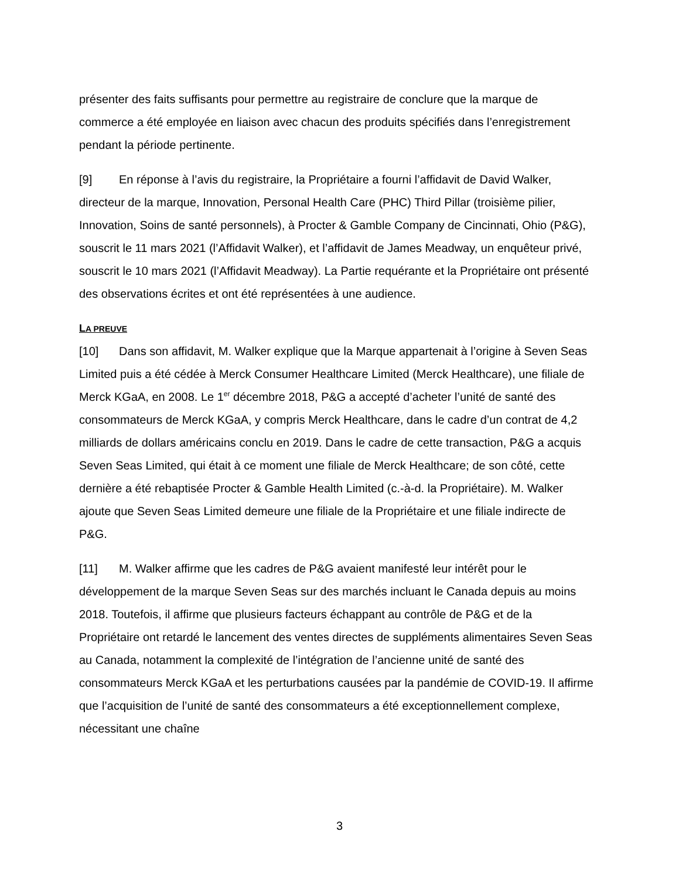présenter des faits suffisants pour permettre au registraire de conclure que la marque de commerce a été employée en liaison avec chacun des produits spécifiés dans l’enregistrement pendant la période pertinente.
[9] En réponse à l’avis du registraire, la Propriétaire a fourni l’affidavit de David Walker, directeur de la marque, Innovation, Personal Health Care (PHC) Third Pillar (troisième pilier, Innovation, Soins de santé personnels), à Procter & Gamble Company de Cincinnati, Ohio (P&G), souscrit le 11 mars 2021 (l’Affidavit Walker), et l’affidavit de James Meadway, un enquêteur privé, souscrit le 10 mars 2021 (l’Affidavit Meadway). La Partie requérante et la Propriétaire ont présenté des observations écrites et ont été représentées à une audience.
LA PREUVE
[10] Dans son affidavit, M. Walker explique que la Marque appartenait à l’origine à Seven Seas Limited puis a été cédée à Merck Consumer Healthcare Limited (Merck Healthcare), une filiale de Merck KGaA, en 2008. Le 1<sup>er</sup> décembre 2018, P&G a accepté d’acheter l’unité de santé des consommateurs de Merck KGaA, y compris Merck Healthcare, dans le cadre d’un contrat de 4,2 milliards de dollars américains conclu en 2019. Dans le cadre de cette transaction, P&G a acquis Seven Seas Limited, qui était à ce moment une filiale de Merck Healthcare; de son côté, cette dernière a été rebaptisée Procter & Gamble Health Limited (c.-à-d. la Propriétaire). M. Walker ajoute que Seven Seas Limited demeure une filiale de la Propriétaire et une filiale indirecte de P&G.
[11] M. Walker affirme que les cadres de P&G avaient manifesté leur intérêt pour le développement de la marque Seven Seas sur des marchés incluant le Canada depuis au moins 2018. Toutefois, il affirme que plusieurs facteurs échappant au contrôle de P&G et de la Propriétaire ont retardé le lancement des ventes directes de suppléments alimentaires Seven Seas au Canada, notamment la complexité de l’intégration de l’ancienne unité de santé des consommateurs Merck KGaA et les perturbations causées par la pandémie de COVID-19. Il affirme que l’acquisition de l’unité de santé des consommateurs a été exceptionnellement complexe, nécessitant une chaîne
3